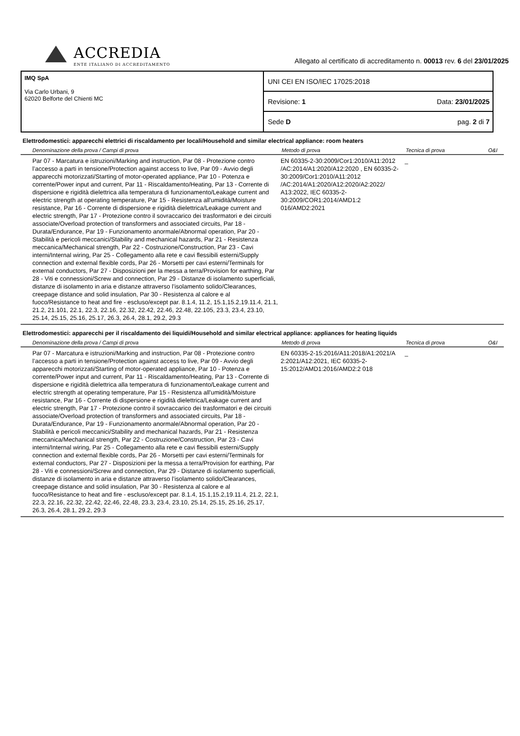ACCREDIA
ENTE ITALIANO DI ACCREDITAMENTO
Allegato al certificato di accreditamento n. 00013 rev. 6 del 23/01/2025
IMQ SpA
Via Carlo Urbani, 9
62020 Belforte del Chienti MC
UNI CEI EN ISO/IEC 17025:2018
Revisione: 1 Data: 23/01/2025
Sede D pag. 2 di 7
Elettrodomestici: apparecchi elettrici di riscaldamento per locali/Household and similar electrical appliance: room heaters
| Denominazione della prova / Campi di prova | Metodo di prova | Tecnica di prova | O&I |
| --- | --- | --- | --- |
| Par 07 - Marcatura e istruzioni/Marking and instruction, Par 08 - Protezione contro l’accesso a parti in tensione/Protection against access to live, Par 09 - Avvio degli apparecchi motorizzati/Starting of motor-operated appliance, Par 10 - Potenza e corrente/Power input and current, Par 11 - Riscaldamento/Heating, Par 13 - Corrente di dispersione e rigidità dielettrica alla temperatura di funzionamento/Leakage current and electric strength at operating temperature, Par 15 - Resistenza all'umidità/Moisture resistance, Par 16 - Corrente di dispersione e rigidità dielettrica/Leakage current and electric strength, Par 17 - Protezione contro il sovraccarico dei trasformatori e dei circuiti associate/Overload protection of transformers and associated circuits, Par 18 - Durata/Endurance, Par 19 - Funzionamento anormale/Abnormal operation, Par 20 - Stabilità e pericoli meccanici/Stability and mechanical hazards, Par 21 - Resistenza meccanica/Mechanical strength, Par 22 - Costruzione/Construction, Par 23 - Cavi interni/Internal wiring, Par 25 - Collegamento alla rete e cavi flessibili esterni/Supply connection and external flexible cords, Par 26 - Morsetti per cavi esterni/Terminals for external conductors, Par 27 - Disposizioni per la messa a terra/Provision for earthing, Par 28 - Viti e connessioni/Screw and connection, Par 29 - Distanze di isolamento superficiali, distanze di isolamento in aria e distanze attraverso l’isolamento solido/Clearances, creepage distance and solid insulation, Par 30 - Resistenza al calore e al fuoco/Resistance to heat and fire - escluso/except par. 8.1.4, 11.2, 15.1,15.2,19.11.4, 21.1, 21.2, 21.101, 22.1, 22.3, 22.16, 22.32, 22.42, 22.46, 22.48, 22.105, 23.3, 23.4, 23.10, 25.14, 25.15, 25.16, 25.17, 26.3, 26.4, 28.1, 29.2, 29.3 | EN 60335-2-30:2009/Cor1:2010/A11:2012 /AC:2014/A1:2020/A12:2020 , EN 60335-2-30:2009/Cor1:2010/A11:2012 /AC:2014/A1:2020/A12:2020/A2:2022/ A13:2022, IEC 60335-2-30:2009/COR1:2014/AMD1:2 016/AMD2:2021 | _ | |
Elettrodomestici: apparecchi per il riscaldamento dei liquidi/Household and similar electrical appliance: appliances for heating liquids
| Denominazione della prova / Campi di prova | Metodo di prova | Tecnica di prova | O&I |
| --- | --- | --- | --- |
| Par 07 - Marcatura e istruzioni/Marking and instruction, Par 08 - Protezione contro l’accesso a parti in tensione/Protection against access to live, Par 09 - Avvio degli apparecchi motorizzati/Starting of motor-operated appliance, Par 10 - Potenza e corrente/Power input and current, Par 11 - Riscaldamento/Heating, Par 13 - Corrente di dispersione e rigidità dielettrica alla temperatura di funzionamento/Leakage current and electric strength at operating temperature, Par 15 - Resistenza all'umidità/Moisture resistance, Par 16 - Corrente di dispersione e rigidità dielettrica/Leakage current and electric strength, Par 17 - Protezione contro il sovraccarico dei trasformatori e dei circuiti associate/Overload protection of transformers and associated circuits, Par 18 - Durata/Endurance, Par 19 - Funzionamento anormale/Abnormal operation, Par 20 - Stabilità e pericoli meccanici/Stability and mechanical hazards, Par 21 - Resistenza meccanica/Mechanical strength, Par 22 - Costruzione/Construction, Par 23 - Cavi interni/Internal wiring, Par 25 - Collegamento alla rete e cavi flessibili esterni/Supply connection and external flexible cords, Par 26 - Morsetti per cavi esterni/Terminals for external conductors, Par 27 - Disposizioni per la messa a terra/Provision for earthing, Par 28 - Viti e connessioni/Screw and connection, Par 29 - Distanze di isolamento superficiali, distanze di isolamento in aria e distanze attraverso l’isolamento solido/Clearances, creepage distance and solid insulation, Par 30 - Resistenza al calore e al fuoco/Resistance to heat and fire - escluso/except par. 8.1.4, 15.1,15.2,19.11.4, 21.2, 22.1, 22.3, 22.16, 22.32, 22.42, 22.46, 22.48, 23.3, 23.4, 23.10, 25.14, 25.15, 25.16, 25.17, 26.3, 26.4, 28.1, 29.2, 29.3 | EN 60335-2-15:2016/A11:2018/A1:2021/A 2:2021/A12:2021, IEC 60335-2-15:2012/AMD1:2016/AMD2:2 018 | _ | |